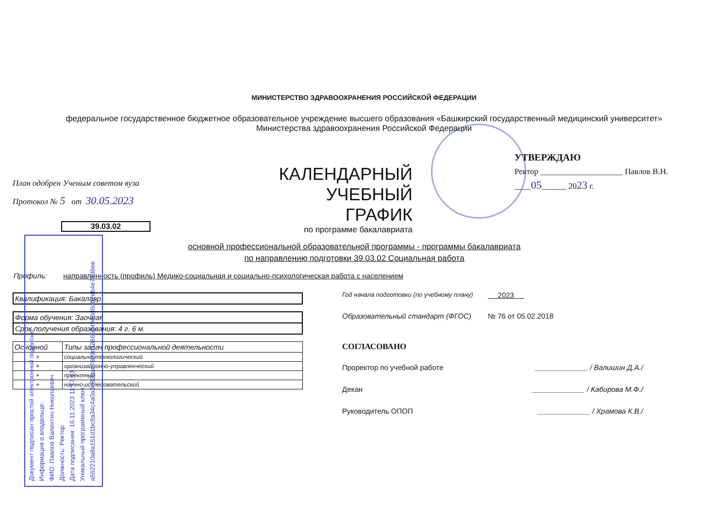МИНИСТЕРСТВО ЗДРАВООХРАНЕНИЯ РОССИЙСКОЙ ФЕДЕРАЦИИ
федеральное государственное бюджетное образовательное учреждение высшего образования «Башкирский государственный медицинский университет»
Министерства здравоохранения Российской Федерации
План одобрен Ученым советом вуза
Протокол № 5 от 30.05.2023
КАЛЕНДАРНЫЙ УЧЕБНЫЙ ГРАФИК
по программе бакалавриата
УТВЕРЖДАЮ
Ректор ____________________ Павлов В.Н.
____05______ 2023 г.
39.03.02
основной профессиональной образовательной программы - программы бакалавриата
по направлению подготовки 39.03.02 Социальная работа
Профиль: направленность (профиль) Медико-социальная и социально-психологическая работа с населением
Квалификация: Бакалавр
Форма обучения: Заочная
Срок получения образования: 4 г. 6 м.
| Основной | Типы задач профессиональной деятельности |
| --- | --- |
| + | социально-технологический |
| + | организационно-управленческий |
| + | проектный |
| + | научно-исследовательский |
Год начала подготовки (по учебному плану) 2023
Образовательный стандарт (ФГОС) № 76 от 05.02.2018
СОГЛАСОВАНО
Проректор по учебной работе _____________ / Валишин Д.А./
Декан _____________ / Кабирова М.Ф./
Руководитель ОПОП _____________ / Храмова К.В./
Документ подписан простой электронной подписью
Информация о владельце:
ФИО: Павлов Валентин Николаевич
Должность: Ректор
Дата подписания: 16.11.2023 11:17:43
Уникальный программный ключ:
a562210a8a161d1bc9a34c4a0a3e820ac76b9d73665849e6d6db2eb4e71d6ee